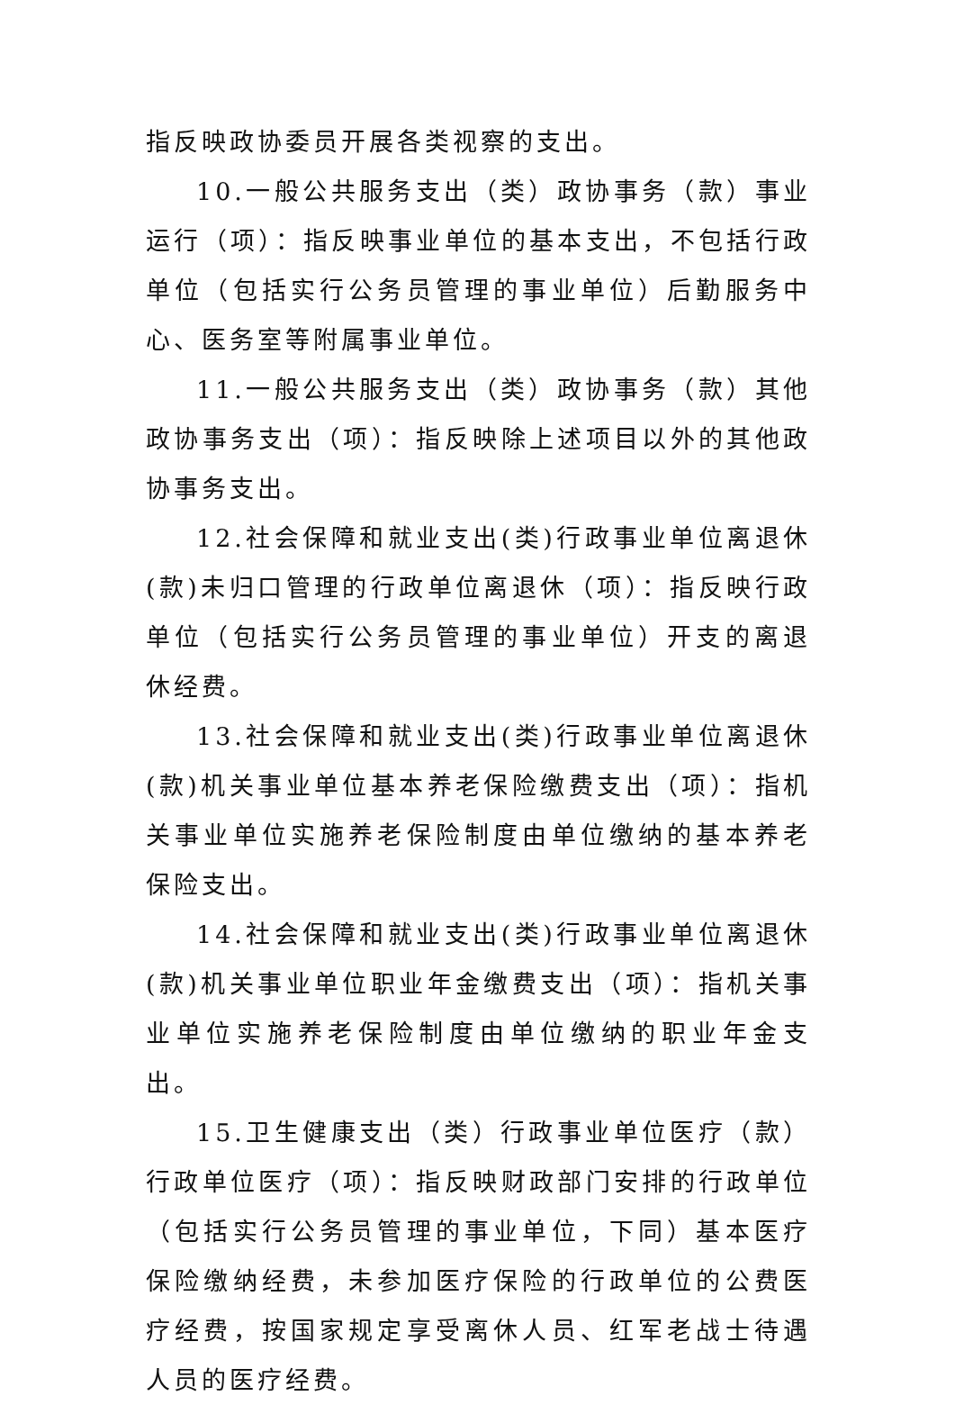指反映政协委员开展各类视察的支出。
10.一般公共服务支出（类）政协事务（款）事业运行（项）：指反映事业单位的基本支出，不包括行政单位（包括实行公务员管理的事业单位）后勤服务中心、医务室等附属事业单位。
11.一般公共服务支出（类）政协事务（款）其他政协事务支出（项）：指反映除上述项目以外的其他政协事务支出。
12.社会保障和就业支出(类)行政事业单位离退休(款)未归口管理的行政单位离退休（项）：指反映行政单位（包括实行公务员管理的事业单位）开支的离退休经费。
13.社会保障和就业支出(类)行政事业单位离退休(款)机关事业单位基本养老保险缴费支出（项）：指机关事业单位实施养老保险制度由单位缴纳的基本养老保险支出。
14.社会保障和就业支出(类)行政事业单位离退休(款)机关事业单位职业年金缴费支出（项）：指机关事业单位实施养老保险制度由单位缴纳的职业年金支出。
15.卫生健康支出（类）行政事业单位医疗（款）行政单位医疗（项）：指反映财政部门安排的行政单位（包括实行公务员管理的事业单位，下同）基本医疗保险缴纳经费，未参加医疗保险的行政单位的公费医疗经费，按国家规定享受离休人员、红军老战士待遇人员的医疗经费。